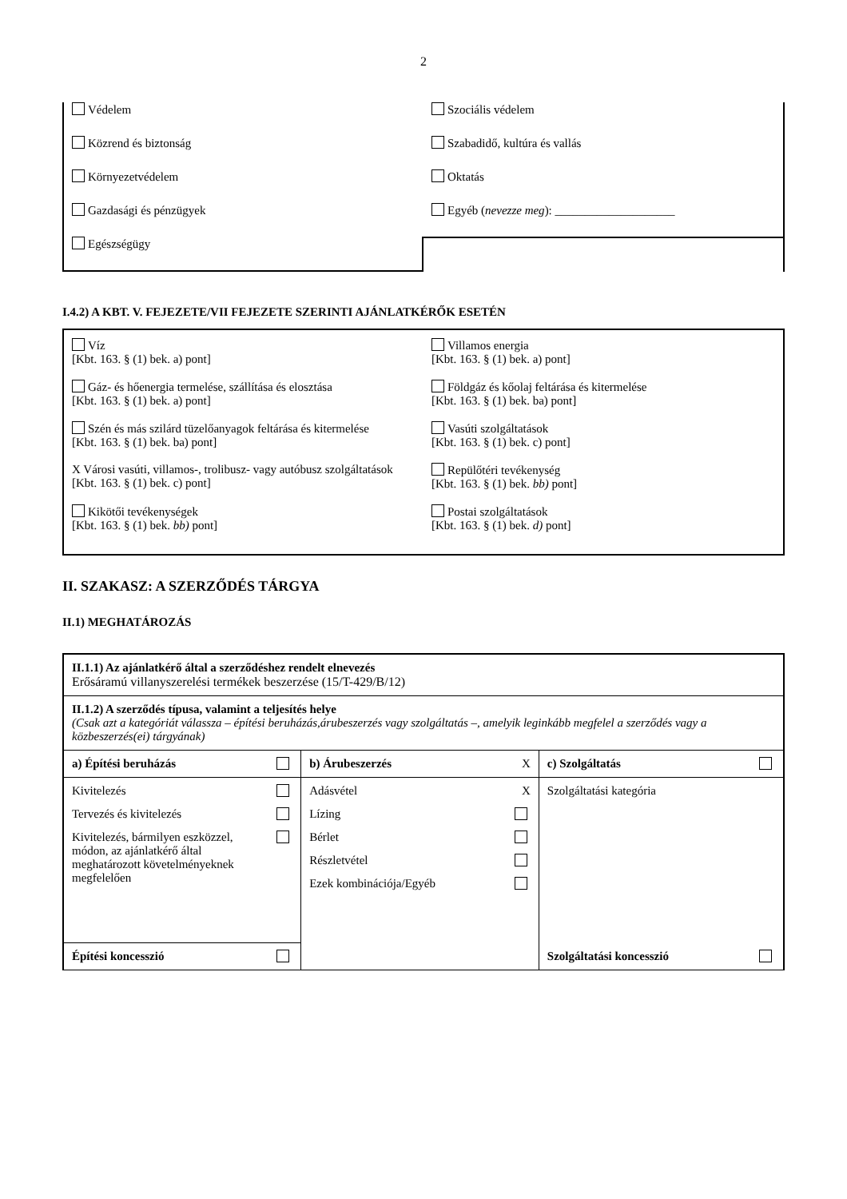2
Védelem
Közrend és biztonság
Környezetvédelem
Gazdasági és pénzügyek
Egészségügy
Szociális védelem
Szabadidő, kultúra és vallás
Oktatás
Egyéb (nevezze meg): ____________________
I.4.2) A KBT. V. FEJEZETE/VII FEJEZETE SZERINTI AJÁNLATKÉRŐK ESETÉN
Víz
[Kbt. 163. § (1) bek. a) pont]
Gáz- és hőenergia termelése, szállítása és elosztása
[Kbt. 163. § (1) bek. a) pont]
Szén és más szilárd tüzelőanyagok feltárása és kitermelése
[Kbt. 163. § (1) bek. ba) pont]
X Városi vasúti, villamos-, trolibusz- vagy autóbusz szolgáltatások
[Kbt. 163. § (1) bek. c) pont]
Kikötői tevékenységek
[Kbt. 163. § (1) bek. bb) pont]
Villamos energia
[Kbt. 163. § (1) bek. a) pont]
Földgáz és kőolaj feltárása és kitermelése
[Kbt. 163. § (1) bek. ba) pont]
Vasúti szolgáltatások
[Kbt. 163. § (1) bek. c) pont]
Repülőtéri tevékenység
[Kbt. 163. § (1) bek. bb) pont]
Postai szolgáltatások
[Kbt. 163. § (1) bek. d) pont]
II. SZAKASZ: A SZERZŐDÉS TÁRGYA
II.1) MEGHATÁROZÁS
| II.1.1) Az ajánlatkérő által a szerződéshez rendelt elnevezés Erősáramú villanyszerelési termékek beszerzése (15/T-429/B/12) | | |
| II.1.2) A szerződés típusa, valamint a teljesítés helye (Csak azt a kategóriát válassza – építési beruházás,árubeszerzés vagy szolgáltatás –, amelyik leginkább megfelel a szerződés vagy a közbeszerzés(ei) tárgyának) | | |
| a) Építési beruházás | b) Árubeszerzés X | c) Szolgáltatás |
| Kivitelezés Tervezés és kivitelezés Kivitelezés, bármilyen eszközzel, módon, az ajánlatkérő által meghatározott követelményeknek megfelelően | Adásvétel X Lízing Bérlet Részletvétel Ezek kombinációja/Egyéb | Szolgáltatási kategória |
| Építési koncesszió | | Szolgáltatási koncesszió |